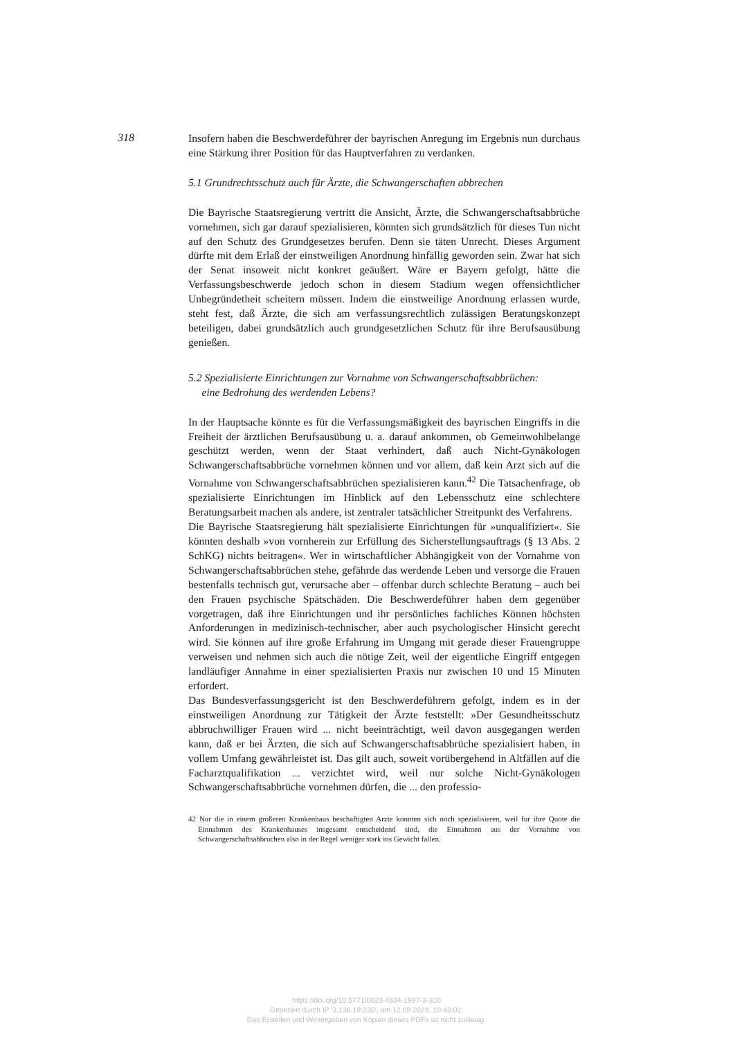318
Insofern haben die Beschwerdeführer der bayrischen Anregung im Ergebnis nun durchaus eine Stärkung ihrer Position für das Hauptverfahren zu verdanken.
5.1 Grundrechtsschutz auch für Ärzte, die Schwangerschaften abbrechen
Die Bayrische Staatsregierung vertritt die Ansicht, Ärzte, die Schwangerschaftsabbrüche vornehmen, sich gar darauf spezialisieren, könnten sich grundsätzlich für dieses Tun nicht auf den Schutz des Grundgesetzes berufen. Denn sie täten Unrecht. Dieses Argument dürfte mit dem Erlaß der einstweiligen Anordnung hinfällig geworden sein. Zwar hat sich der Senat insoweit nicht konkret geäußert. Wäre er Bayern gefolgt, hätte die Verfassungsbeschwerde jedoch schon in diesem Stadium wegen offensichtlicher Unbegründetheit scheitern müssen. Indem die einstweilige Anordnung erlassen wurde, steht fest, daß Ärzte, die sich am verfassungsrechtlich zulässigen Beratungskonzept beteiligen, dabei grundsätzlich auch grundgesetzlichen Schutz für ihre Berufsausübung genießen.
5.2 Spezialisierte Einrichtungen zur Vornahme von Schwangerschaftsabbrüchen:
eine Bedrohung des werdenden Lebens?
In der Hauptsache könnte es für die Verfassungsmäßigkeit des bayrischen Eingriffs in die Freiheit der ärztlichen Berufsausübung u. a. darauf ankommen, ob Gemeinwohlbelange geschützt werden, wenn der Staat verhindert, daß auch Nicht-Gynäkologen Schwangerschaftsabbrüche vornehmen können und vor allem, daß kein Arzt sich auf die Vornahme von Schwangerschaftsabbrüchen spezialisieren kann.<sup>42</sup> Die Tatsachenfrage, ob spezialisierte Einrichtungen im Hinblick auf den Lebensschutz eine schlechtere Beratungsarbeit machen als andere, ist zentraler tatsächlicher Streitpunkt des Verfahrens.
Die Bayrische Staatsregierung hält spezialisierte Einrichtungen für »unqualifiziert«. Sie könnten deshalb »von vornherein zur Erfüllung des Sicherstellungsauftrags (§ 13 Abs. 2 SchKG) nichts beitragen«. Wer in wirtschaftlicher Abhängigkeit von der Vornahme von Schwangerschaftsabbrüchen stehe, gefährde das werdende Leben und versorge die Frauen bestenfalls technisch gut, verursache aber – offenbar durch schlechte Beratung – auch bei den Frauen psychische Spätschäden. Die Beschwerdeführer haben dem gegenüber vorgetragen, daß ihre Einrichtungen und ihr persönliches fachliches Können höchsten Anforderungen in medizinisch-technischer, aber auch psychologischer Hinsicht gerecht wird. Sie können auf ihre große Erfahrung im Umgang mit gerade dieser Frauengruppe verweisen und nehmen sich auch die nötige Zeit, weil der eigentliche Eingriff entgegen landläufiger Annahme in einer spezialisierten Praxis nur zwischen 10 und 15 Minuten erfordert.
Das Bundesverfassungsgericht ist den Beschwerdeführern gefolgt, indem es in der einstweiligen Anordnung zur Tätigkeit der Ärzte feststellt: »Der Gesundheitsschutz abbruchwilliger Frauen wird ... nicht beeinträchtigt, weil davon ausgegangen werden kann, daß er bei Ärzten, die sich auf Schwangerschaftsabbrüche spezialisiert haben, in vollem Umfang gewährleistet ist. Das gilt auch, soweit vorübergehend in Altfällen auf die Facharztqualifikation ... verzichtet wird, weil nur solche Nicht-Gynäkologen Schwangerschaftsabbrüche vornehmen dürfen, die ... den professio-
42 Nur die in einem großeren Krankenhaus beschaftigten Arzte konnten sich noch spezialisieren, weil fur ihre Quote die Einnahmen des Krankenhauses insgesamt entscheidend sind, die Einnahmen aus der Vornahme von Schwangerschaftsabbruchen also in der Regel weniger stark ins Gewicht fallen.
https://doi.org/10.5771/0023-4834-1997-3-310
Generiert durch IP '3.136.19.230', am 12.09.2024, 10:43:02.
Das Erstellen und Weitergeben von Kopien dieses PDFs ist nicht zulässig.